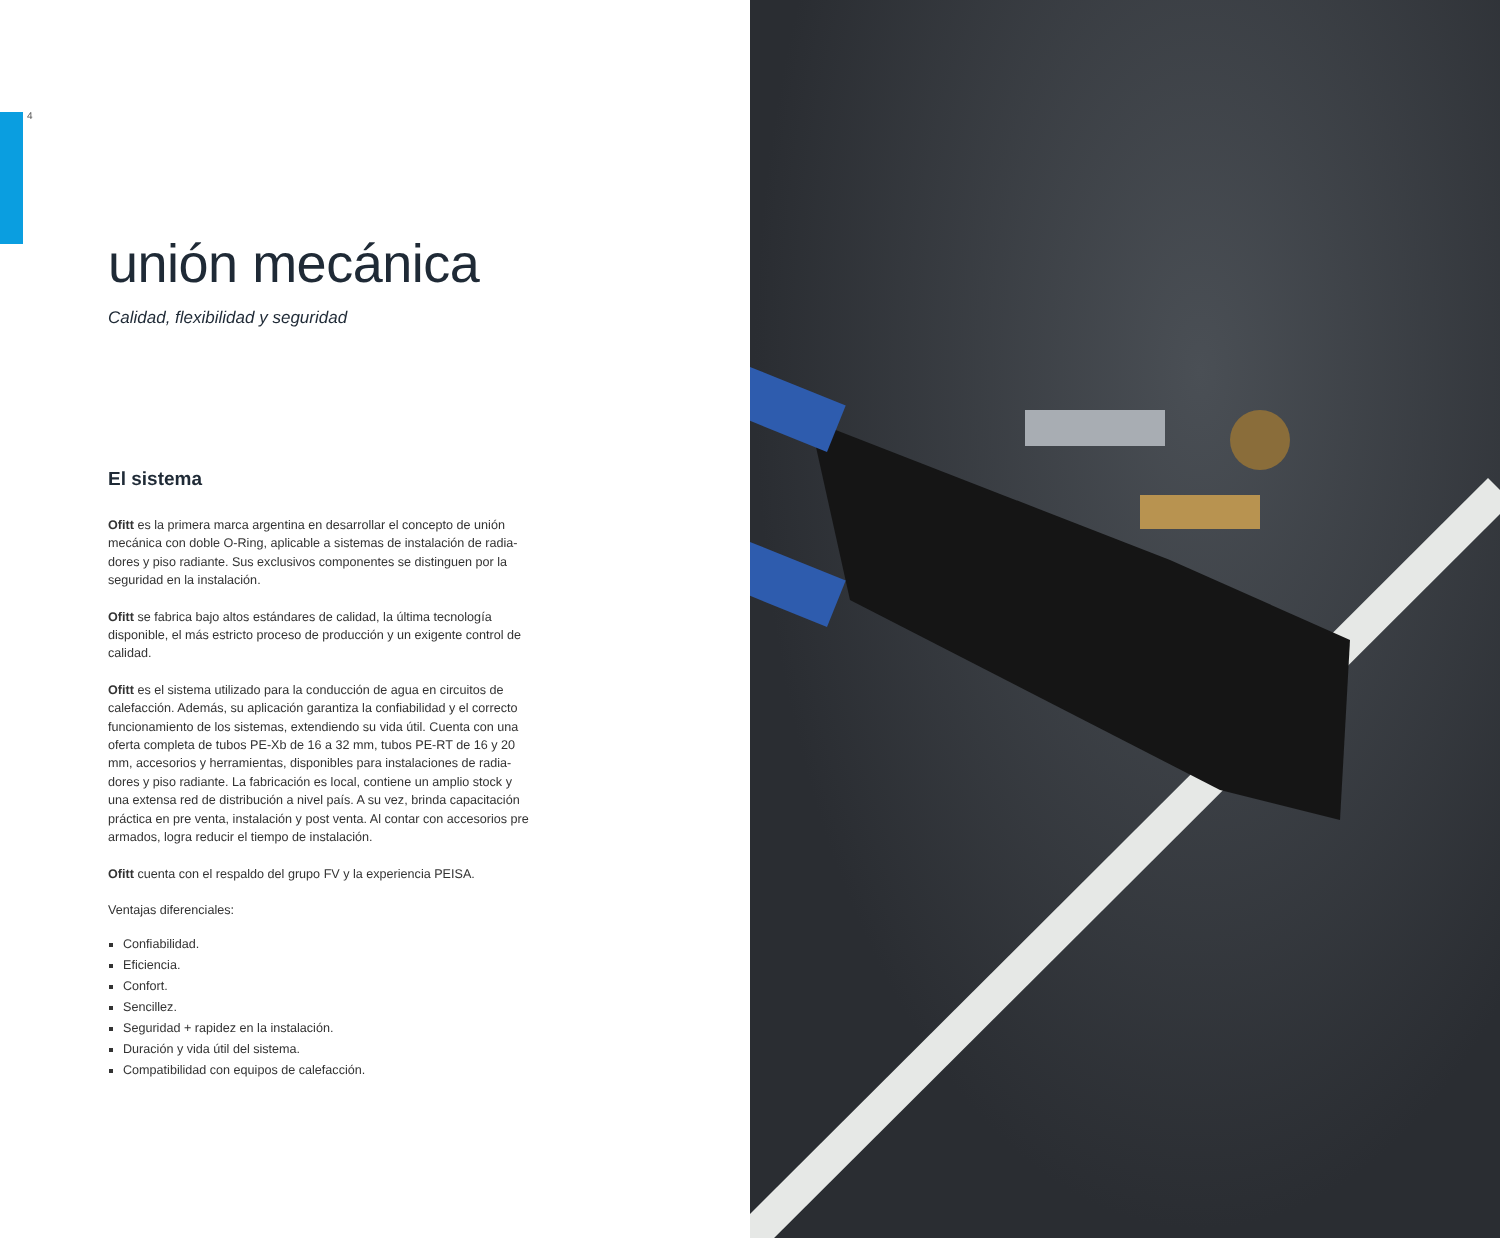4
unión mecánica
Calidad, flexibilidad y seguridad
El sistema
Ofitt es la primera marca argentina en desarrollar el concepto de unión mecánica con doble O-Ring, aplicable a sistemas de instalación de radia-dores y piso radiante. Sus exclusivos componentes se distinguen por la seguridad en la instalación.
Ofitt se fabrica bajo altos estándares de calidad, la última tecnología disponible, el más estricto proceso de producción y un exigente control de calidad.
Ofitt es el sistema utilizado para la conducción de agua en circuitos de calefacción. Además, su aplicación garantiza la confiabilidad y el correcto funcionamiento de los sistemas, extendiendo su vida útil. Cuenta con una oferta completa de tubos PE-Xb de 16 a 32 mm, tubos PE-RT de 16 y 20 mm, accesorios y herramientas, disponibles para instalaciones de radia-dores y piso radiante. La fabricación es local, contiene un amplio stock y una extensa red de distribución a nivel país. A su vez, brinda capacitación práctica en pre venta, instalación y post venta. Al contar con accesorios pre armados, logra reducir el tiempo de instalación.
Ofitt cuenta con el respaldo del grupo FV y la experiencia PEISA.
Ventajas diferenciales:
Confiabilidad.
Eficiencia.
Confort.
Sencillez.
Seguridad + rapidez en la instalación.
Duración y vida útil del sistema.
Compatibilidad con equipos de calefacción.